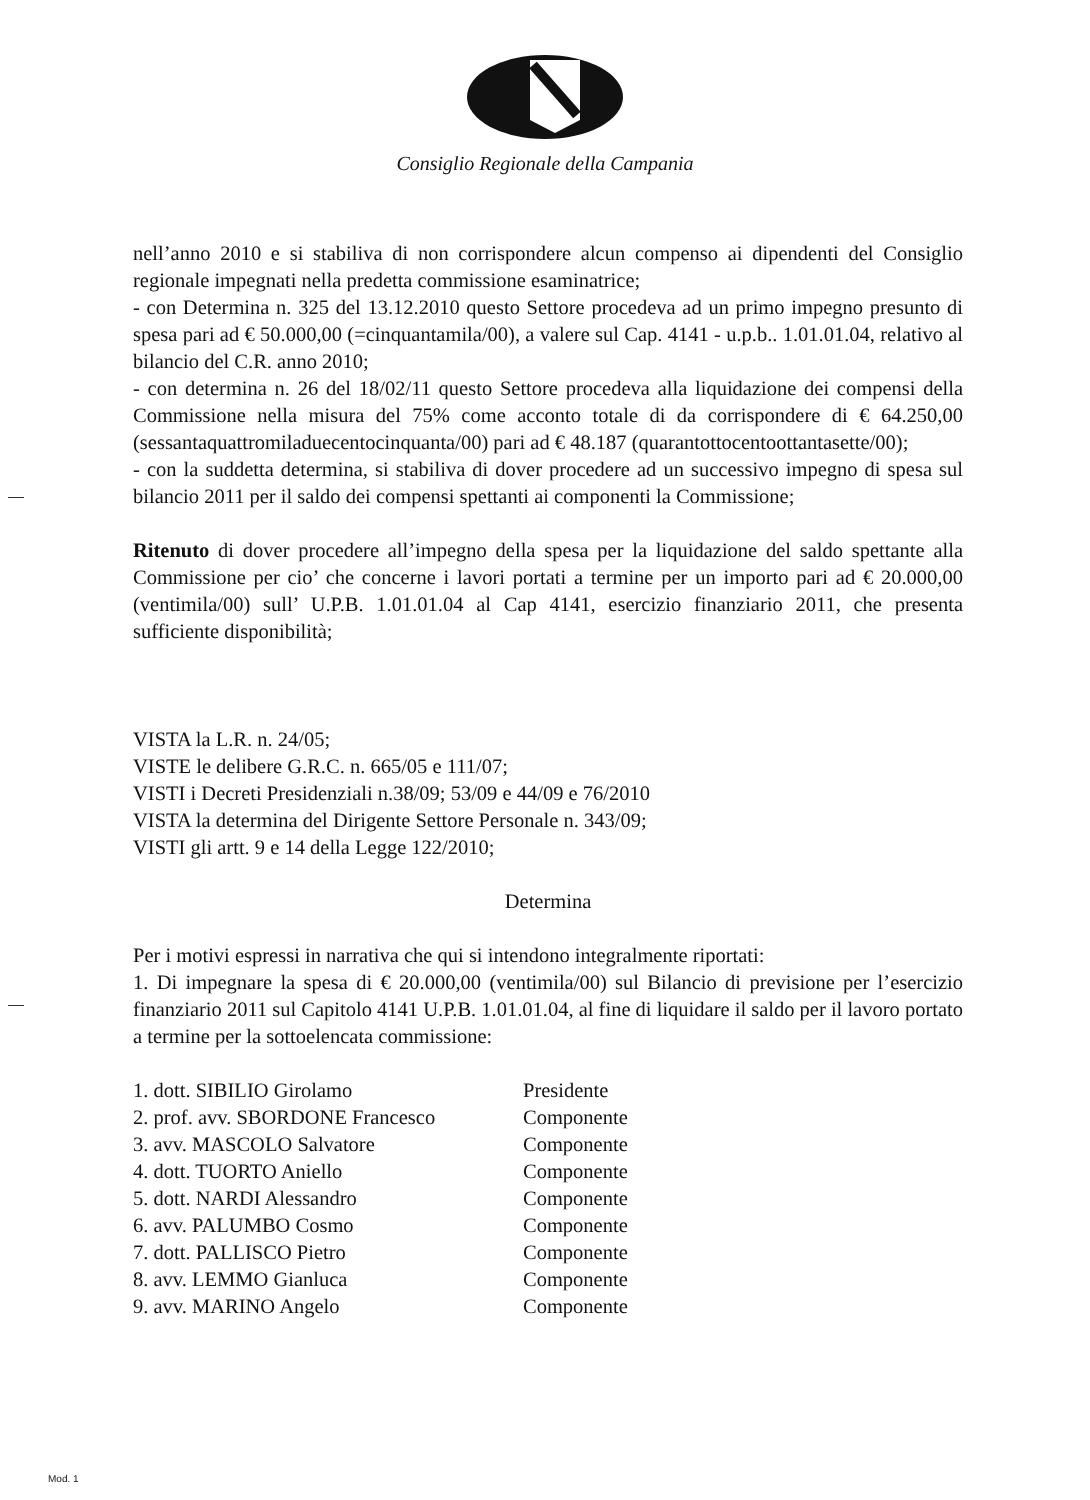Consiglio Regionale della Campania
nell’anno 2010 e si stabiliva di non corrispondere alcun compenso ai dipendenti del Consiglio regionale impegnati nella predetta commissione esaminatrice;
- con Determina n. 325 del 13.12.2010 questo Settore procedeva ad un primo impegno presunto di spesa pari ad € 50.000,00 (=cinquantamila/00), a valere sul Cap. 4141 - u.p.b.. 1.01.01.04, relativo al bilancio del C.R. anno 2010;
- con determina n. 26 del 18/02/11 questo Settore procedeva alla liquidazione dei compensi della Commissione nella misura del 75% come acconto totale di da corrispondere di € 64.250,00 (sessantaquattromiladuecentocinquanta/00) pari ad € 48.187 (quarantottocentoottantasette/00);
- con la suddetta determina, si stabiliva di dover procedere ad un successivo impegno di spesa sul bilancio 2011 per il saldo dei compensi spettanti ai componenti la Commissione;
Ritenuto di dover procedere all’impegno della spesa per la liquidazione del saldo spettante alla Commissione per cio’ che concerne i lavori portati a termine per un importo pari ad € 20.000,00 (ventimila/00) sull’ U.P.B. 1.01.01.04 al Cap 4141, esercizio finanziario 2011, che presenta sufficiente disponibilità;
VISTA la L.R. n. 24/05;
VISTE le delibere G.R.C. n. 665/05 e 111/07;
VISTI i Decreti Presidenziali n.38/09; 53/09 e 44/09 e 76/2010
VISTA la determina del Dirigente Settore Personale n. 343/09;
VISTI gli artt. 9 e 14 della Legge 122/2010;
Determina
Per i motivi espressi in narrativa che qui si intendono integralmente riportati:
1. Di impegnare la spesa di € 20.000,00 (ventimila/00) sul Bilancio di previsione per l’esercizio finanziario 2011 sul Capitolo 4141 U.P.B. 1.01.01.04, al fine di liquidare il saldo per il lavoro portato a termine per la sottoelencata commissione:
| 1. dott. SIBILIO Girolamo | Presidente |
| 2. prof. avv. SBORDONE Francesco | Componente |
| 3. avv. MASCOLO Salvatore | Componente |
| 4. dott. TUORTO Aniello | Componente |
| 5. dott. NARDI Alessandro | Componente |
| 6. avv. PALUMBO Cosmo | Componente |
| 7. dott. PALLISCO Pietro | Componente |
| 8. avv. LEMMO Gianluca | Componente |
| 9. avv. MARINO Angelo | Componente |
Mod. 1